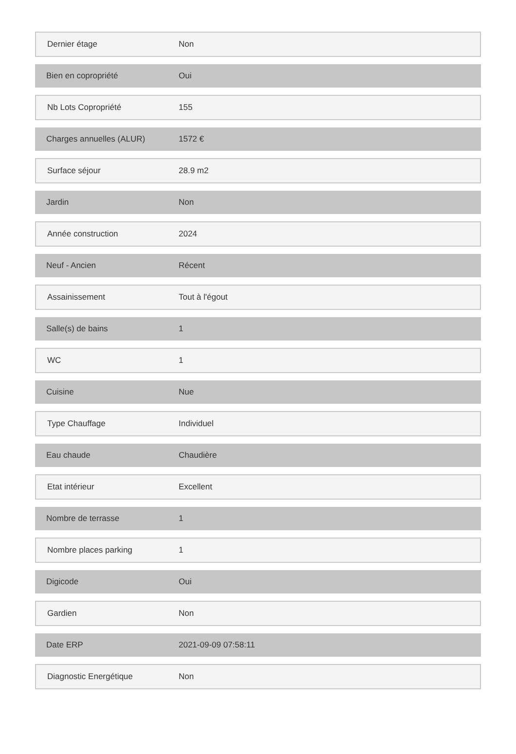| Dernier étage | Non |
| Bien en copropriété | Oui |
| Nb Lots Copropriété | 155 |
| Charges annuelles (ALUR) | 1572 € |
| Surface séjour | 28.9 m2 |
| Jardin | Non |
| Année construction | 2024 |
| Neuf - Ancien | Récent |
| Assainissement | Tout à l'égout |
| Salle(s) de bains | 1 |
| WC | 1 |
| Cuisine | Nue |
| Type Chauffage | Individuel |
| Eau chaude | Chaudière |
| Etat intérieur | Excellent |
| Nombre de terrasse | 1 |
| Nombre places parking | 1 |
| Digicode | Oui |
| Gardien | Non |
| Date ERP | 2021-09-09 07:58:11 |
| Diagnostic Energétique | Non |